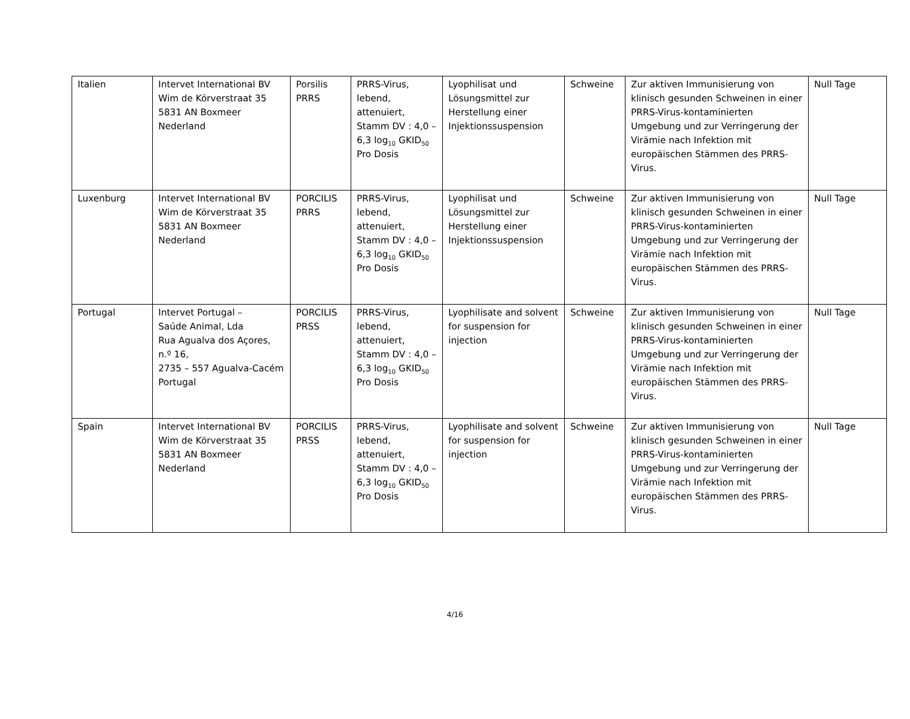| Italien | Intervet International BV Wim de Körverstraat 35 5831 AN Boxmeer Nederland | Porsilis PRRS | PRRS-Virus, lebend, attenuiert, Stamm DV : 4,0 – 6,3 log<sub>10</sub> GKID<sub>50</sub> Pro Dosis | Lyophilisat und Lösungsmittel zur Herstellung einer Injektionssuspension | Schweine | Zur aktiven Immunisierung von klinisch gesunden Schweinen in einer PRRS-Virus-kontaminierten Umgebung und zur Verringerung der Virämie nach Infektion mit europäischen Stämmen des PRRS-Virus. | Null Tage |
| Luxenburg | Intervet International BV Wim de Körverstraat 35 5831 AN Boxmeer Nederland | PORCILIS PRRS | PRRS-Virus, lebend, attenuiert, Stamm DV : 4,0 – 6,3 log<sub>10</sub> GKID<sub>50</sub> Pro Dosis | Lyophilisat und Lösungsmittel zur Herstellung einer Injektionssuspension | Schweine | Zur aktiven Immunisierung von klinisch gesunden Schweinen in einer PRRS-Virus-kontaminierten Umgebung und zur Verringerung der Virämie nach Infektion mit europäischen Stämmen des PRRS-Virus. | Null Tage |
| Portugal | Intervet Portugal – Saúde Animal, Lda Rua Agualva dos Açores, n.º 16, 2735 – 557 Agualva-Cacém Portugal | PORCILIS PRSS | PRRS-Virus, lebend, attenuiert, Stamm DV : 4,0 – 6,3 log<sub>10</sub> GKID<sub>50</sub> Pro Dosis | Lyophilisate and solvent for suspension for injection | Schweine | Zur aktiven Immunisierung von klinisch gesunden Schweinen in einer PRRS-Virus-kontaminierten Umgebung und zur Verringerung der Virämie nach Infektion mit europäischen Stämmen des PRRS-Virus. | Null Tage |
| Spain | Intervet International BV Wim de Körverstraat 35 5831 AN Boxmeer Nederland | PORCILIS PRSS | PRRS-Virus, lebend, attenuiert, Stamm DV : 4,0 – 6,3 log<sub>10</sub> GKID<sub>50</sub> Pro Dosis | Lyophilisate and solvent for suspension for injection | Schweine | Zur aktiven Immunisierung von klinisch gesunden Schweinen in einer PRRS-Virus-kontaminierten Umgebung und zur Verringerung der Virämie nach Infektion mit europäischen Stämmen des PRRS-Virus. | Null Tage |
4/16